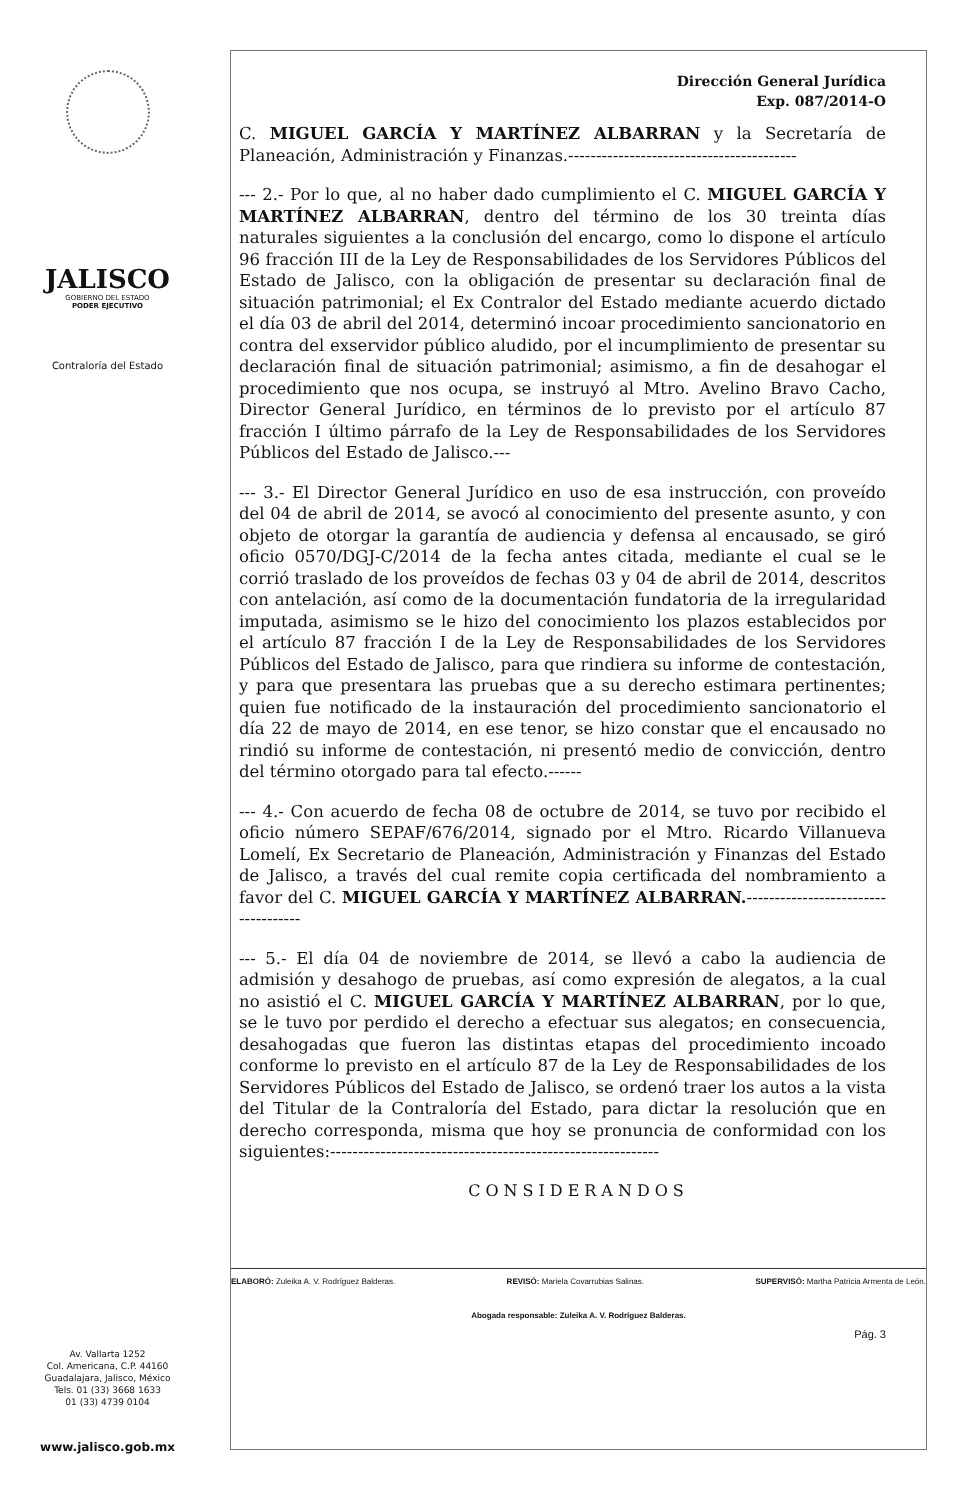JALISCO
GOBIERNO DEL ESTADO
PODER EJECUTIVO
Contraloría del Estado
Av. Vallarta 1252
Col. Americana, C.P. 44160
Guadalajara, Jalisco, México
Tels. 01 (33) 3668 1633
01 (33) 4739 0104
www.jalisco.gob.mx
Dirección General Jurídica
Exp. 087/2014-O
C. MIGUEL GARCÍA Y MARTÍNEZ ALBARRAN y la Secretaría de Planeación, Administración y Finanzas.-----------------------------------------
--- 2.- Por lo que, al no haber dado cumplimiento el C. MIGUEL GARCÍA Y MARTÍNEZ ALBARRAN, dentro del término de los 30 treinta días naturales siguientes a la conclusión del encargo, como lo dispone el artículo 96 fracción III de la Ley de Responsabilidades de los Servidores Públicos del Estado de Jalisco, con la obligación de presentar su declaración final de situación patrimonial; el Ex Contralor del Estado mediante acuerdo dictado el día 03 de abril del 2014, determinó incoar procedimiento sancionatorio en contra del exservidor público aludido, por el incumplimiento de presentar su declaración final de situación patrimonial; asimismo, a fin de desahogar el procedimiento que nos ocupa, se instruyó al Mtro. Avelino Bravo Cacho, Director General Jurídico, en términos de lo previsto por el artículo 87 fracción I último párrafo de la Ley de Responsabilidades de los Servidores Públicos del Estado de Jalisco.---
--- 3.- El Director General Jurídico en uso de esa instrucción, con proveído del 04 de abril de 2014, se avocó al conocimiento del presente asunto, y con objeto de otorgar la garantía de audiencia y defensa al encausado, se giró oficio 0570/DGJ-C/2014 de la fecha antes citada, mediante el cual se le corrió traslado de los proveídos de fechas 03 y 04 de abril de 2014, descritos con antelación, así como de la documentación fundatoria de la irregularidad imputada, asimismo se le hizo del conocimiento los plazos establecidos por el artículo 87 fracción I de la Ley de Responsabilidades de los Servidores Públicos del Estado de Jalisco, para que rindiera su informe de contestación, y para que presentara las pruebas que a su derecho estimara pertinentes; quien fue notificado de la instauración del procedimiento sancionatorio el día 22 de mayo de 2014, en ese tenor, se hizo constar que el encausado no rindió su informe de contestación, ni presentó medio de convicción, dentro del término otorgado para tal efecto.------
--- 4.- Con acuerdo de fecha 08 de octubre de 2014, se tuvo por recibido el oficio número SEPAF/676/2014, signado por el Mtro. Ricardo Villanueva Lomelí, Ex Secretario de Planeación, Administración y Finanzas del Estado de Jalisco, a través del cual remite copia certificada del nombramiento a favor del C. MIGUEL GARCÍA Y MARTÍNEZ ALBARRAN.------------------------------------
--- 5.- El día 04 de noviembre de 2014, se llevó a cabo la audiencia de admisión y desahogo de pruebas, así como expresión de alegatos, a la cual no asistió el C. MIGUEL GARCÍA Y MARTÍNEZ ALBARRAN, por lo que, se le tuvo por perdido el derecho a efectuar sus alegatos; en consecuencia, desahogadas que fueron las distintas etapas del procedimiento incoado conforme lo previsto en el artículo 87 de la Ley de Responsabilidades de los Servidores Públicos del Estado de Jalisco, se ordenó traer los autos a la vista del Titular de la Contraloría del Estado, para dictar la resolución que en derecho corresponda, misma que hoy se pronuncia de conformidad con los siguientes:-----------------------------------------------------------
CONSIDERANDOS
ELABORÓ: Zuleika A. V. Rodríguez Balderas. REVISÓ: Mariela Covarrubias Salinas. SUPERVISÓ: Martha Patricia Armenta de León.
Abogada responsable: Zuleika A. V. Rodríguez Balderas.
Pág. 3